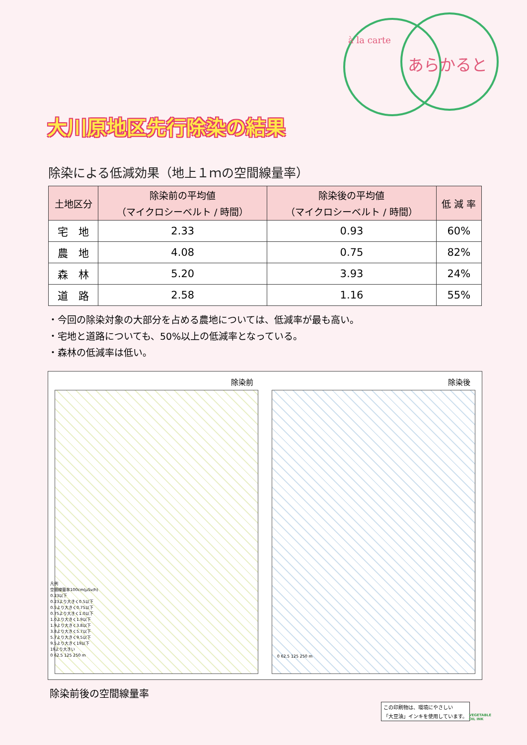à la carte
あらかると
大川原地区先行除染の結果
除染による低減効果（地上１ｍの空間線量率）
| 土地区分 | 除染前の平均値 （マイクロシーベルト / 時間） | 除染後の平均値 （マイクロシーベルト / 時間） | 低 減 率 |
| --- | --- | --- | --- |
| 宅 地 | 2.33 | 0.93 | 60% |
| 農 地 | 4.08 | 0.75 | 82% |
| 森 林 | 5.20 | 3.93 | 24% |
| 道 路 | 2.58 | 1.16 | 55% |
・今回の除染対象の大部分を占める農地については、低減率が最も高い。
・宅地と道路についても、50%以上の低減率となっている。
・森林の低減率は低い。
除染前
凡例
空間線量率100cm(μSv/h)
0.23以下
0.23より大きく0.5以下
0.5より大きく0.75以下
0.75より大きく1.0以下
1.0より大きく1.9以下
1.9より大きく3.8以下
3.8より大きく5.7以下
5.7より大きく9.5以下
9.5より大きく19以下
19より大きい
0 62.5 125 250 m
除染後
0 62.5 125 250 m
除染前後の空間線量率
この印刷物は、環境にやさしい
「大豆油」インキを使用しています。
VEGETABLE
OIL INK